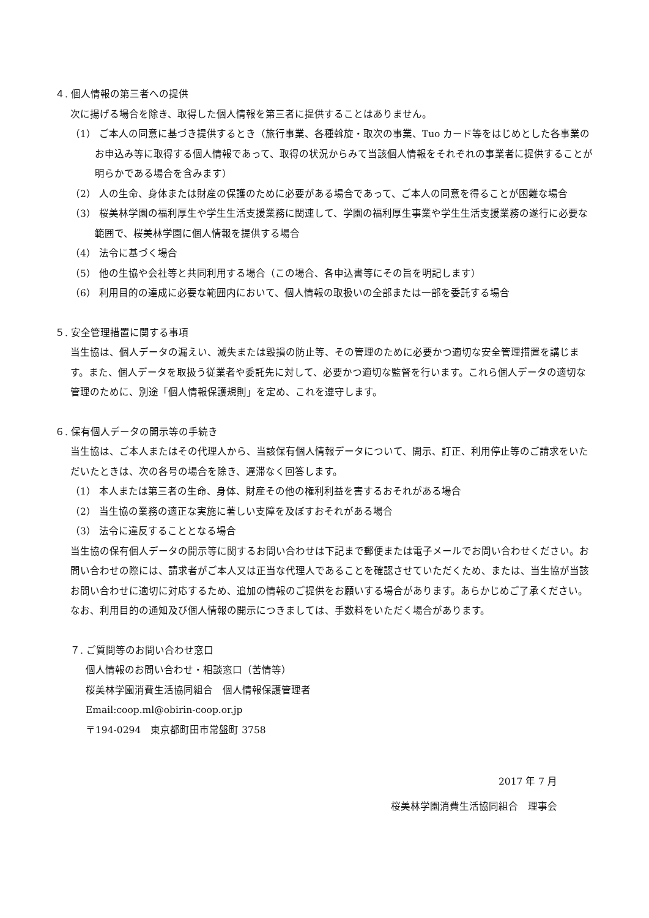４. 個人情報の第三者への提供
次に揚げる場合を除き、取得した個人情報を第三者に提供することはありません。
（1） ご本人の同意に基づき提供するとき（旅行事業、各種斡旋・取次の事業、Tuo カード等をはじめとした各事業のお申込み等に取得する個人情報であって、取得の状況からみて当該個人情報をそれぞれの事業者に提供することが明らかである場合を含みます）
（2） 人の生命、身体または財産の保護のために必要がある場合であって、ご本人の同意を得ることが困難な場合
（3） 桜美林学園の福利厚生や学生生活支援業務に関連して、学園の福利厚生事業や学生生活支援業務の遂行に必要な範囲で、桜美林学園に個人情報を提供する場合
（4） 法令に基づく場合
（5） 他の生協や会社等と共同利用する場合（この場合、各申込書等にその旨を明記します）
（6） 利用目的の達成に必要な範囲内において、個人情報の取扱いの全部または一部を委託する場合
５. 安全管理措置に関する事項
当生協は、個人データの漏えい、滅失または毀損の防止等、その管理のために必要かつ適切な安全管理措置を講じます。また、個人データを取扱う従業者や委託先に対して、必要かつ適切な監督を行います。これら個人データの適切な管理のために、別途「個人情報保護規則」を定め、これを遵守します。
６. 保有個人データの開示等の手続き
当生協は、ご本人またはその代理人から、当該保有個人情報データについて、開示、訂正、利用停止等のご請求をいただいたときは、次の各号の場合を除き、遅滞なく回答します。
（1） 本人または第三者の生命、身体、財産その他の権利利益を害するおそれがある場合
（2） 当生協の業務の適正な実施に著しい支障を及ぼすおそれがある場合
（3） 法令に違反することとなる場合
当生協の保有個人データの開示等に関するお問い合わせは下記まで郵便または電子メールでお問い合わせください。お問い合わせの際には、請求者がご本人又は正当な代理人であることを確認させていただくため、または、当生協が当該お問い合わせに適切に対応するため、追加の情報のご提供をお願いする場合があります。あらかじめご了承ください。
なお、利用目的の通知及び個人情報の開示につきましては、手数料をいただく場合があります。
７. ご質問等のお問い合わせ窓口
個人情報のお問い合わせ・相談窓口（苦情等）
桜美林学園消費生活協同組合　個人情報保護管理者
Email:coop.ml@obirin-coop.or.jp
〒194-0294　東京都町田市常盤町 3758
2017 年 7 月
桜美林学園消費生活協同組合　理事会